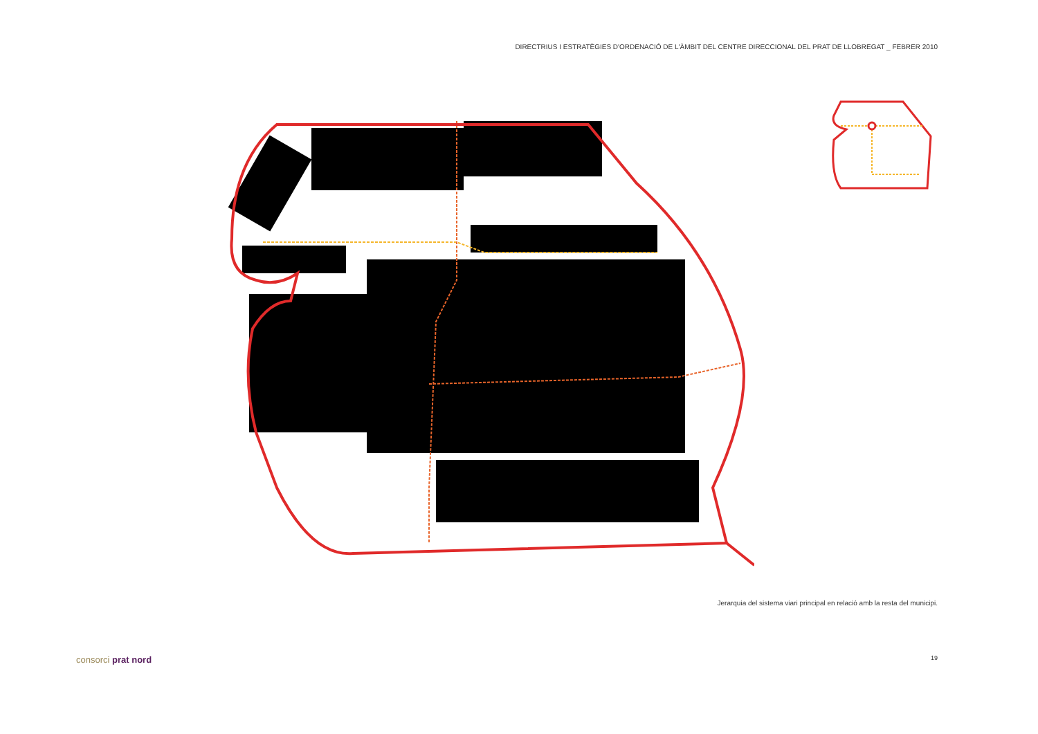DIRECTRIUS I ESTRATÈGIES D'ORDENACIÓ DE L'ÀMBIT DEL CENTRE DIRECCIONAL DEL PRAT DE LLOBREGAT _ FEBRER 2010
Jerarquia del sistema viari principal en relació amb la resta del municipi.
consorci prat nord 19